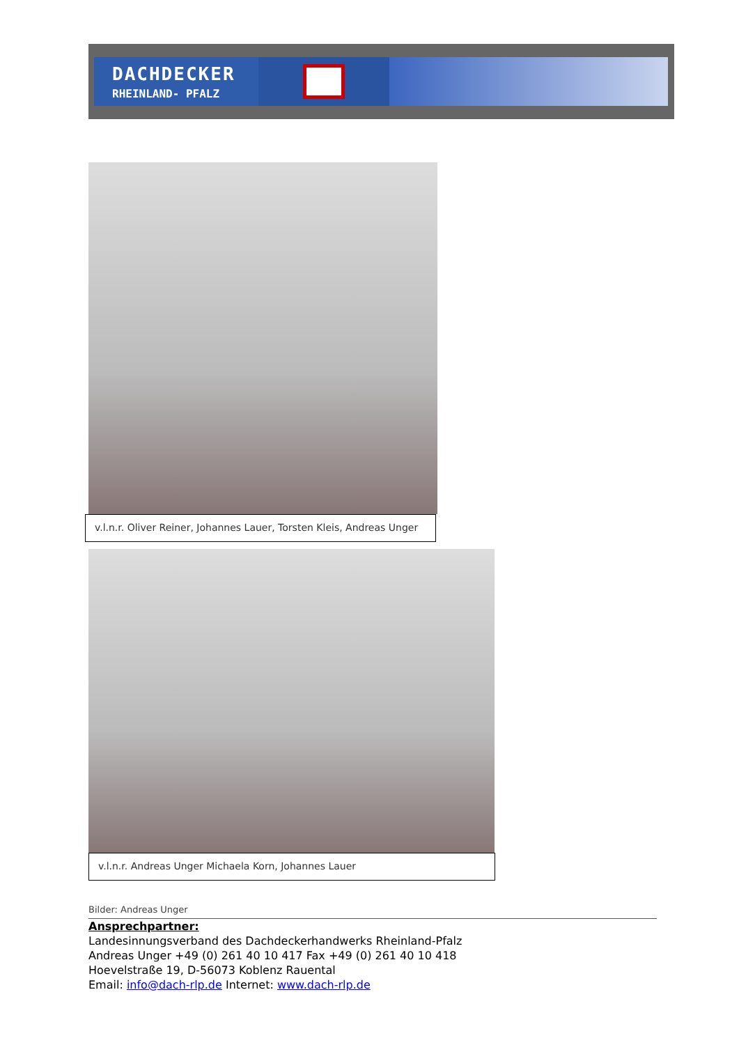DACHDECKER
RHEINLAND- PFALZ
v.l.n.r. Oliver Reiner, Johannes Lauer, Torsten Kleis, Andreas Unger
v.l.n.r. Andreas Unger Michaela Korn, Johannes Lauer
Bilder: Andreas Unger
Ansprechpartner:
Landesinnungsverband des Dachdeckerhandwerks Rheinland-Pfalz
Andreas Unger +49 (0) 261 40 10 417 Fax +49 (0) 261 40 10 418
Hoevelstraße 19, D-56073 Koblenz Rauental
Email: info@dach-rlp.de Internet: www.dach-rlp.de